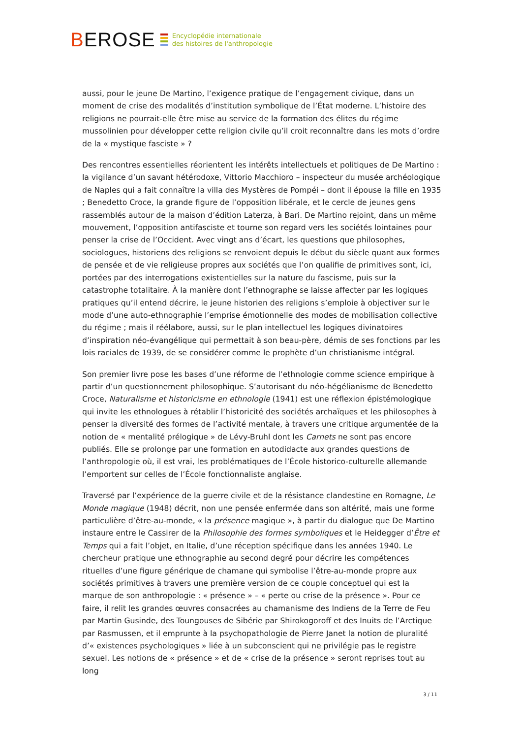BEROSE
Encyclopédie internationale
des histoires de l'anthropologie
aussi, pour le jeune De Martino, l’exigence pratique de l’engagement civique, dans un moment de crise des modalités d’institution symbolique de l’État moderne. L’histoire des religions ne pourrait-elle être mise au service de la formation des élites du régime mussolinien pour développer cette religion civile qu’il croit reconnaître dans les mots d’ordre de la « mystique fasciste » ?
Des rencontres essentielles réorientent les intérêts intellectuels et politiques de De Martino : la vigilance d’un savant hétérodoxe, Vittorio Macchioro – inspecteur du musée archéologique de Naples qui a fait connaître la villa des Mystères de Pompéi – dont il épouse la fille en 1935 ; Benedetto Croce, la grande figure de l’opposition libérale, et le cercle de jeunes gens rassemblés autour de la maison d’édition Laterza, à Bari. De Martino rejoint, dans un même mouvement, l’opposition antifasciste et tourne son regard vers les sociétés lointaines pour penser la crise de l’Occident. Avec vingt ans d’écart, les questions que philosophes, sociologues, historiens des religions se renvoient depuis le début du siècle quant aux formes de pensée et de vie religieuse propres aux sociétés que l’on qualifie de primitives sont, ici, portées par des interrogations existentielles sur la nature du fascisme, puis sur la catastrophe totalitaire. À la manière dont l’ethnographe se laisse affecter par les logiques pratiques qu’il entend décrire, le jeune historien des religions s’emploie à objectiver sur le mode d’une auto-ethnographie l’emprise émotionnelle des modes de mobilisation collective du régime ; mais il réélabore, aussi, sur le plan intellectuel les logiques divinatoires d’inspiration néo-évangélique qui permettait à son beau-père, démis de ses fonctions par les lois raciales de 1939, de se considérer comme le prophète d’un christianisme intégral.
Son premier livre pose les bases d’une réforme de l’ethnologie comme science empirique à partir d’un questionnement philosophique. S’autorisant du néo-hégélianisme de Benedetto Croce, Naturalisme et historicisme en ethnologie (1941) est une réflexion épistémologique qui invite les ethnologues à rétablir l’historicité des sociétés archaïques et les philosophes à penser la diversité des formes de l’activité mentale, à travers une critique argumentée de la notion de « mentalité prélogique » de Lévy-Bruhl dont les Carnets ne sont pas encore publiés. Elle se prolonge par une formation en autodidacte aux grandes questions de l’anthropologie où, il est vrai, les problématiques de l’École historico-culturelle allemande l’emportent sur celles de l’École fonctionnaliste anglaise.
Traversé par l’expérience de la guerre civile et de la résistance clandestine en Romagne, Le Monde magique (1948) décrit, non une pensée enfermée dans son altérité, mais une forme particulière d’être-au-monde, « la présence magique », à partir du dialogue que De Martino instaure entre le Cassirer de la Philosophie des formes symboliques et le Heidegger d’Être et Temps qui a fait l’objet, en Italie, d’une réception spécifique dans les années 1940. Le chercheur pratique une ethnographie au second degré pour décrire les compétences rituelles d’une figure générique de chamane qui symbolise l’être-au-monde propre aux sociétés primitives à travers une première version de ce couple conceptuel qui est la marque de son anthropologie : « présence » – « perte ou crise de la présence ». Pour ce faire, il relit les grandes œuvres consacrées au chamanisme des Indiens de la Terre de Feu par Martin Gusinde, des Toungouses de Sibérie par Shirokogoroff et des Inuits de l’Arctique par Rasmussen, et il emprunte à la psychopathologie de Pierre Janet la notion de pluralité d’« existences psychologiques » liée à un subconscient qui ne privilégie pas le registre sexuel. Les notions de « présence » et de « crise de la présence » seront reprises tout au long
3 / 11